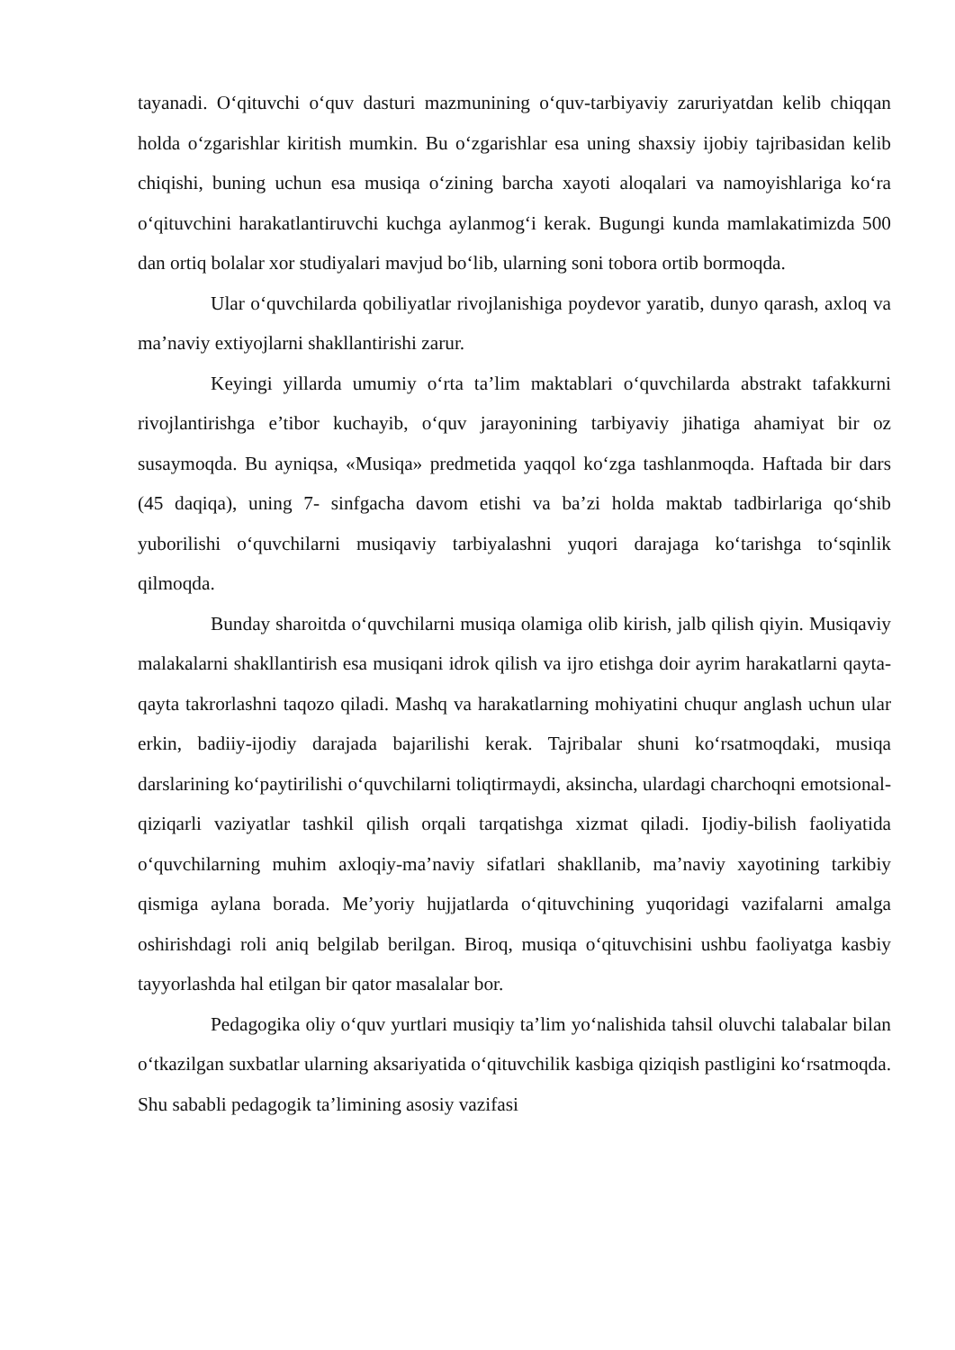tayanadi. O‘qituvchi o‘quv dasturi mazmunining o‘quv-tarbiyaviy zaruriyatdan kelib chiqqan holda o‘zgarishlar kiritish mumkin. Bu o‘zgarishlar esa uning shaxsiy ijobiy tajribasidan kelib chiqishi, buning uchun esa musiqa o‘zining barcha xayoti aloqalari va namoyishlariga ko‘ra o‘qituvchini harakatlantiruvchi kuchga aylanmog‘i kerak. Bugungi kunda mamlakatimizda 500 dan ortiq bolalar xor studiyalari mavjud bo‘lib, ularning soni tobora ortib bormoqda.
Ular o‘quvchilarda qobiliyatlar rivojlanishiga poydevor yaratib, dunyo qarash, axloq va ma’naviy extiyojlarni shakllantirishi zarur.
Keyingi yillarda umumiy o‘rta ta’lim maktablari o‘quvchilarda abstrakt tafakkurni rivojlantirishga e’tibor kuchayib, o‘quv jarayonining tarbiyaviy jihatiga ahamiyat bir oz susaymoqda. Bu ayniqsa, «Musiqa» predmetida yaqqol ko‘zga tashlanmoqda. Haftada bir dars (45 daqiqa), uning 7- sinfgacha davom etishi va ba’zi holda maktab tadbirlariga qo‘shib yuborilishi o‘quvchilarni musiqaviy tarbiyalashni yuqori darajaga ko‘tarishga to‘sqinlik qilmoqda.
Bunday sharoitda o‘quvchilarni musiqa olamiga olib kirish, jalb qilish qiyin. Musiqaviy malakalarni shakllantirish esa musiqani idrok qilish va ijro etishga doir ayrim harakatlarni qayta-qayta takrorlashni taqozo qiladi. Mashq va harakatlarning mohiyatini chuqur anglash uchun ular erkin, badiiy-ijodiy darajada bajarilishi kerak. Tajribalar shuni ko‘rsatmoqdaki, musiqa darslarining ko‘paytirilishi o‘quvchilarni toliqtirmaydi, aksincha, ulardagi charchoqni emotsional-qiziqarli vaziyatlar tashkil qilish orqali tarqatishga xizmat qiladi. Ijodiy-bilish faoliyatida o‘quvchilarning muhim axloqiy-ma’naviy sifatlari shakllanib, ma’naviy xayotining tarkibiy qismiga aylana borada. Me’yoriy hujjatlarda o‘qituvchining yuqoridagi vazifalarni amalga oshirishdagi roli aniq belgilab berilgan. Biroq, musiqa o‘qituvchisini ushbu faoliyatga kasbiy tayyorlashda hal etilgan bir qator masalalar bor.
Pedagogika oliy o‘quv yurtlari musiqiy ta’lim yo‘nalishida tahsil oluvchi talabalar bilan o‘tkazilgan suxbatlar ularning aksariyatida o‘qituvchilik kasbiga qiziqish pastligini ko‘rsatmoqda. Shu sababli pedagogik ta’limining asosiy vazifasi